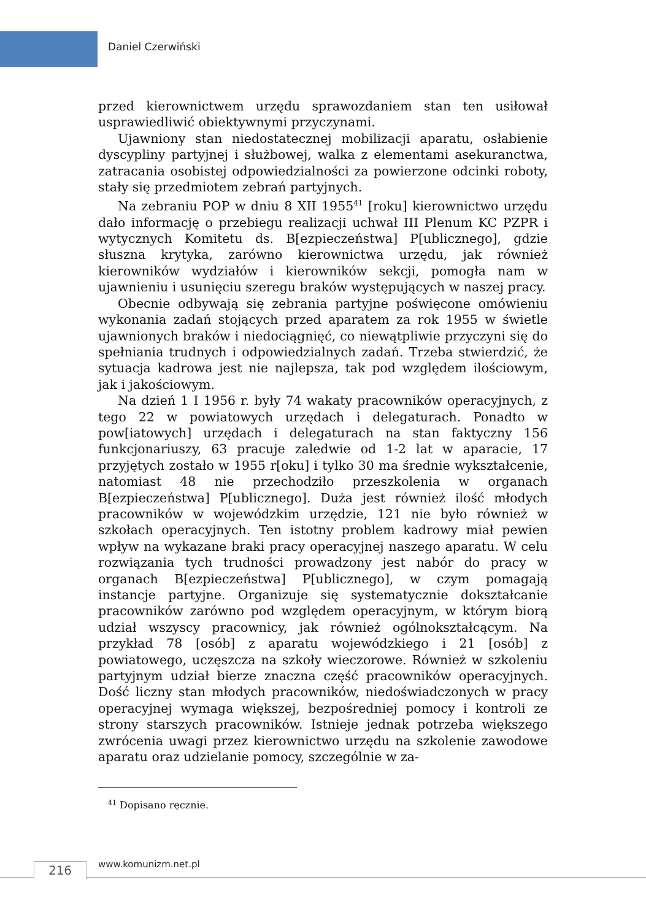Daniel Czerwiński
przed kierownictwem urzędu sprawozdaniem stan ten usiłował usprawiedliwić obiektywnymi przyczynami.
Ujawniony stan niedostatecznej mobilizacji aparatu, osłabienie dyscypliny partyjnej i służbowej, walka z elementami asekuranctwa, zatracania osobistej odpowiedzialności za powierzone odcinki roboty, stały się przedmiotem zebrań partyjnych.
Na zebraniu POP w dniu 8 XII 1955<sup>41</sup> [roku] kierownictwo urzędu dało informację o przebiegu realizacji uchwał III Plenum KC PZPR i wytycznych Komitetu ds. B[ezpieczeństwa] P[ublicznego], gdzie słuszna krytyka, zarówno kierownictwa urzędu, jak również kierowników wydziałów i kierowników sekcji, pomogła nam w ujawnieniu i usunięciu szeregu braków występujących w naszej pracy.
Obecnie odbywają się zebrania partyjne poświęcone omówieniu wykonania zadań stojących przed aparatem za rok 1955 w świetle ujawnionych braków i niedociągnięć, co niewątpliwie przyczyni się do spełniania trudnych i odpowiedzialnych zadań. Trzeba stwierdzić, że sytuacja kadrowa jest nie najlepsza, tak pod względem ilościowym, jak i jakościowym.
Na dzień 1 I 1956 r. były 74 wakaty pracowników operacyjnych, z tego 22 w powiatowych urzędach i delegaturach. Ponadto w pow[iatowych] urzędach i delegaturach na stan faktyczny 156 funkcjonariuszy, 63 pracuje zaledwie od 1-2 lat w aparacie, 17 przyjętych zostało w 1955 r[oku] i tylko 30 ma średnie wykształcenie, natomiast 48 nie przechodziło przeszkolenia w organach B[ezpieczeństwa] P[ublicznego]. Duża jest również ilość młodych pracowników w wojewódzkim urzędzie, 121 nie było również w szkołach operacyjnych. Ten istotny problem kadrowy miał pewien wpływ na wykazane braki pracy operacyjnej naszego aparatu. W celu rozwiązania tych trudności prowadzony jest nabór do pracy w organach B[ezpieczeństwa] P[ublicznego], w czym pomagają instancje partyjne. Organizuje się systematycznie dokształcanie pracowników zarówno pod względem operacyjnym, w którym biorą udział wszyscy pracownicy, jak również ogólnokształcącym. Na przykład 78 [osób] z aparatu wojewódzkiego i 21 [osób] z powiatowego, uczęszcza na szkoły wieczorowe. Również w szkoleniu partyjnym udział bierze znaczna część pracowników operacyjnych. Dość liczny stan młodych pracowników, niedoświadczonych w pracy operacyjnej wymaga większej, bezpośredniej pomocy i kontroli ze strony starszych pracowników. Istnieje jednak potrzeba większego zwrócenia uwagi przez kierownictwo urzędu na szkolenie zawodowe aparatu oraz udzielanie pomocy, szczególnie w za-
<sup>41</sup> Dopisano ręcznie.
216 www.komunizm.net.pl